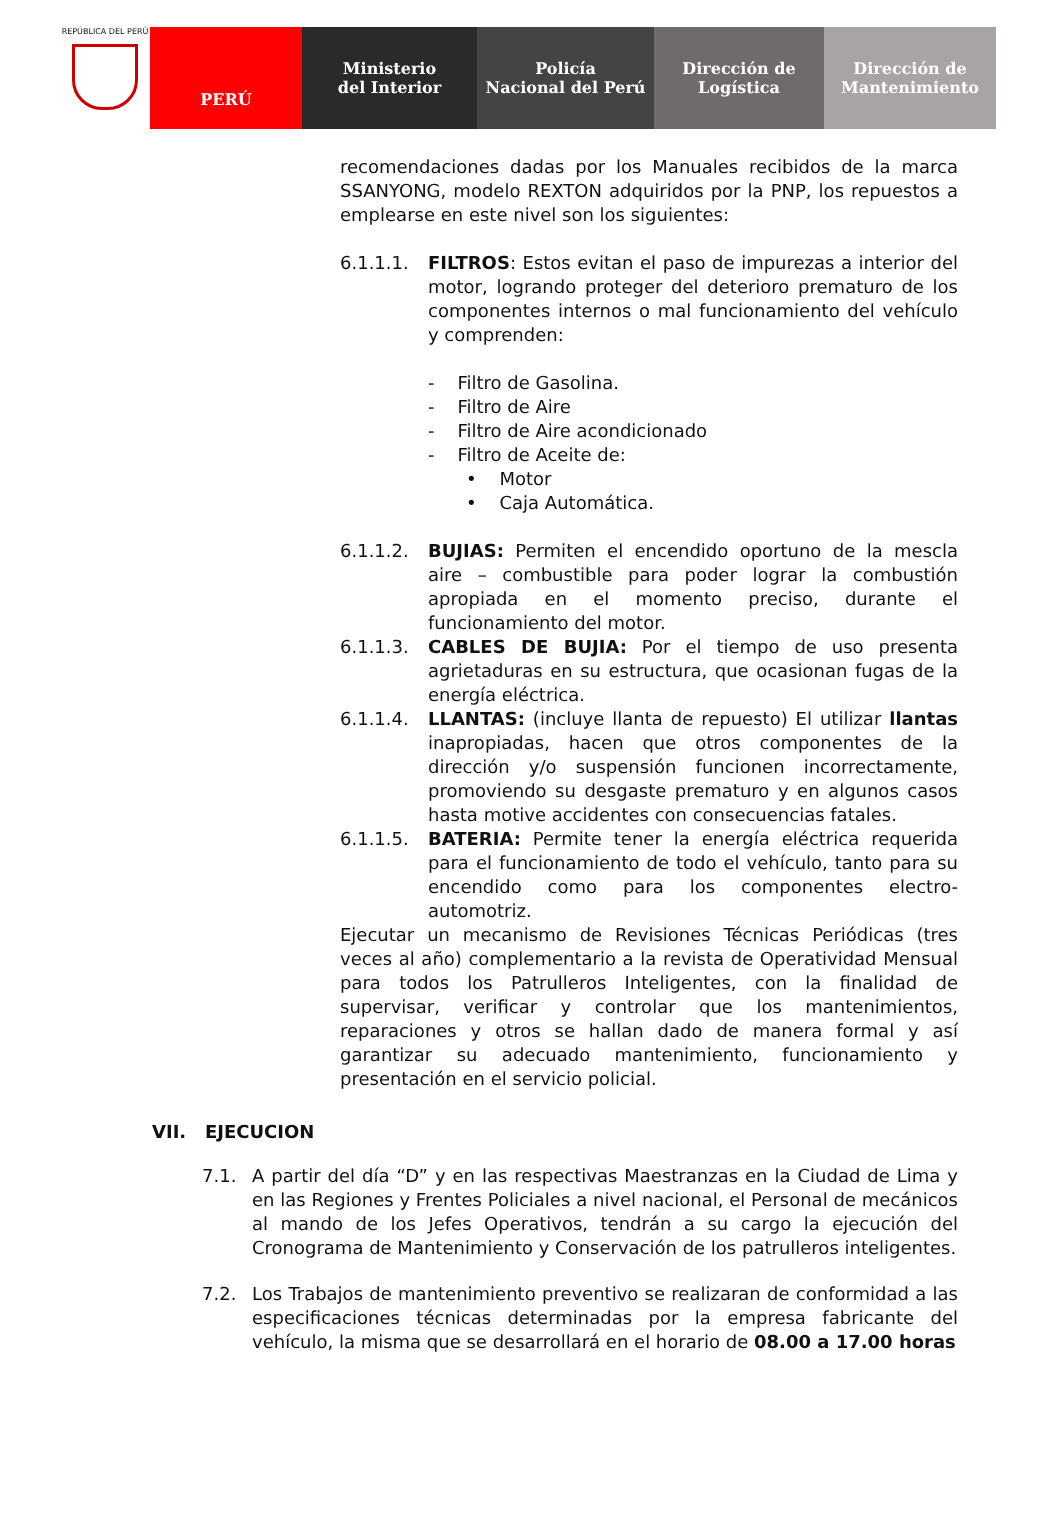REPÚBLICA DEL PERÚ
PERÚ Ministerio
del Interior
Policía
Nacional del Perú
Dirección de
Logística
Dirección de
Mantenimiento
recomendaciones dadas por los Manuales recibidos de la marca SSANYONG, modelo REXTON adquiridos por la PNP, los repuestos a emplearse en este nivel son los siguientes:
6.1.1.1. FILTROS: Estos evitan el paso de impurezas a interior del motor, logrando proteger del deterioro prematuro de los componentes internos o mal funcionamiento del vehículo y comprenden:
- Filtro de Gasolina.
- Filtro de Aire
- Filtro de Aire acondicionado
- Filtro de Aceite de:
• Motor
• Caja Automática.
6.1.1.2. BUJIAS: Permiten el encendido oportuno de la mescla aire – combustible para poder lograr la combustión apropiada en el momento preciso, durante el funcionamiento del motor.
6.1.1.3. CABLES DE BUJIA: Por el tiempo de uso presenta agrietaduras en su estructura, que ocasionan fugas de la energía eléctrica.
6.1.1.4. LLANTAS: (incluye llanta de repuesto) El utilizar llantas inapropiadas, hacen que otros componentes de la dirección y/o suspensión funcionen incorrectamente, promoviendo su desgaste prematuro y en algunos casos hasta motive accidentes con consecuencias fatales.
6.1.1.5. BATERIA: Permite tener la energía eléctrica requerida para el funcionamiento de todo el vehículo, tanto para su encendido como para los componentes electro-automotriz.
Ejecutar un mecanismo de Revisiones Técnicas Periódicas (tres veces al año) complementario a la revista de Operatividad Mensual para todos los Patrulleros Inteligentes, con la finalidad de supervisar, verificar y controlar que los mantenimientos, reparaciones y otros se hallan dado de manera formal y así garantizar su adecuado mantenimiento, funcionamiento y presentación en el servicio policial.
VII. EJECUCION
7.1. A partir del día “D” y en las respectivas Maestranzas en la Ciudad de Lima y en las Regiones y Frentes Policiales a nivel nacional, el Personal de mecánicos al mando de los Jefes Operativos, tendrán a su cargo la ejecución del Cronograma de Mantenimiento y Conservación de los patrulleros inteligentes.
7.2. Los Trabajos de mantenimiento preventivo se realizaran de conformidad a las especificaciones técnicas determinadas por la empresa fabricante del vehículo, la misma que se desarrollará en el horario de 08.00 a 17.00 horas